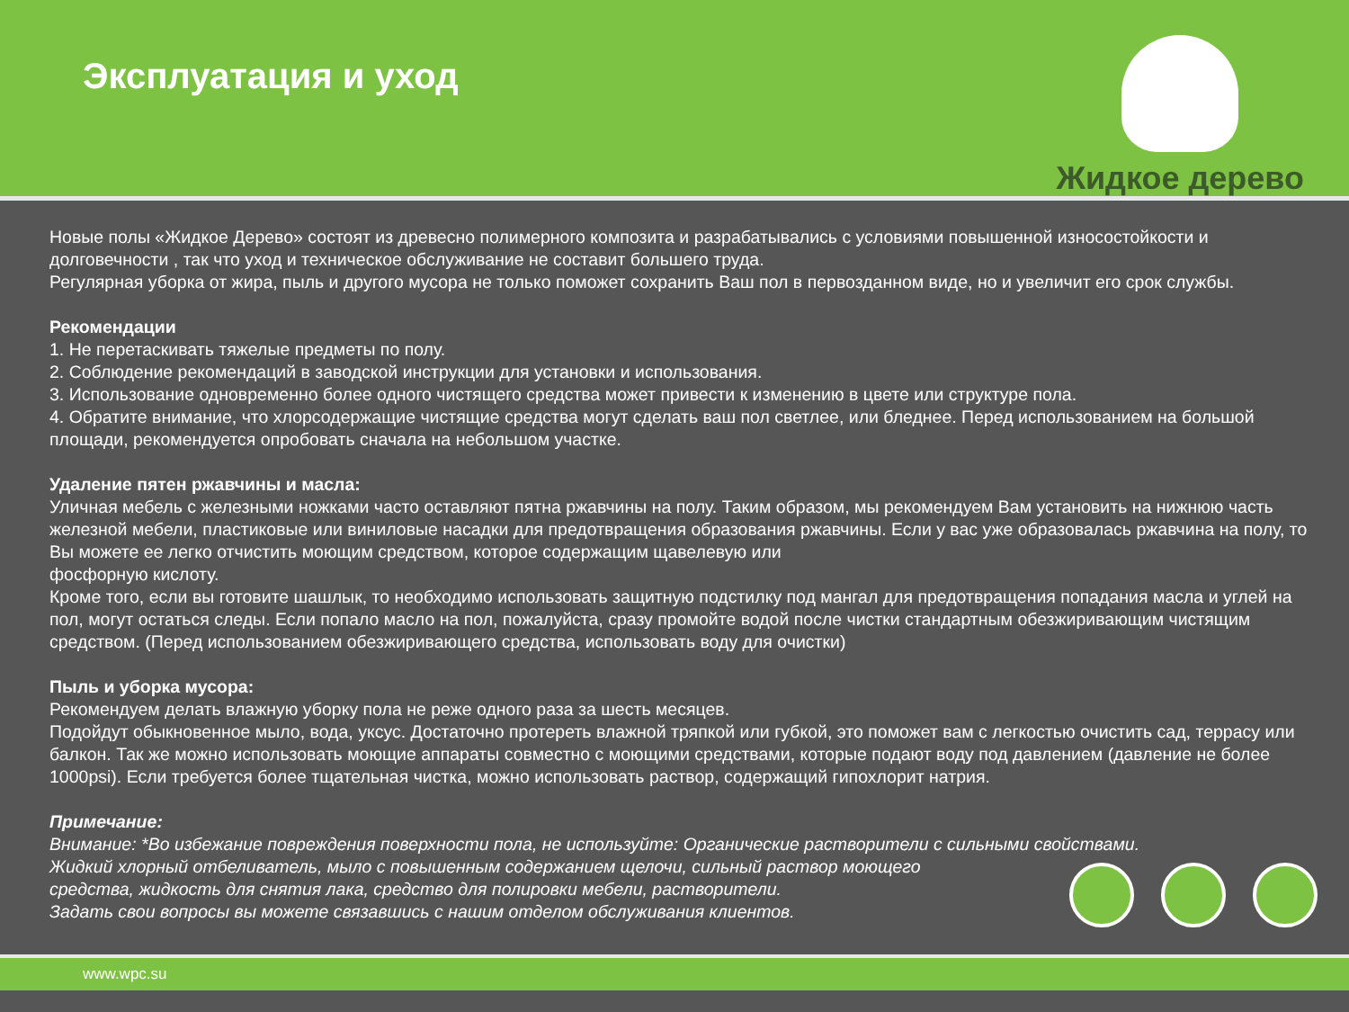Эксплуатация и уход
Жидкое дерево
Новые полы «Жидкое Дерево» состоят из древесно полимерного композита и разрабатывались с условиями повышенной износостойкости и долговечности , так что уход и техническое обслуживание не составит большего труда.
Регулярная уборка от жира, пыль и другого мусора не только поможет сохранить Ваш пол в первозданном виде, но и увеличит его срок службы.
Рекомендации
1. Не перетаскивать тяжелые предметы по полу.
2. Соблюдение рекомендаций в заводской инструкции для установки и использования.
3. Использование одновременно более одного чистящего средства может привести к изменению в цвете или структуре пола.
4. Обратите внимание, что хлорсодержащие чистящие средства могут сделать ваш пол светлее, или бледнее. Перед использованием на большой площади, рекомендуется опробовать сначала на небольшом участке.
Удаление пятен ржавчины и масла:
Уличная мебель с железными ножками часто оставляют пятна ржавчины на полу. Таким образом, мы рекомендуем Вам установить на нижнюю часть железной мебели, пластиковые или виниловые насадки для предотвращения образования ржавчины. Если у вас уже образовалась ржавчина на полу, то Вы можете ее легко отчистить моющим средством, которое содержащим щавелевую или
фосфорную кислоту.
Кроме того, если вы готовите шашлык, то необходимо использовать защитную подстилку под мангал для предотвращения попадания масла и углей на пол, могут остаться следы. Если попало масло на пол, пожалуйста, сразу промойте водой после чистки стандартным обезжиривающим чистящим средством. (Перед использованием обезжиривающего средства, использовать воду для очистки)
Пыль и уборка мусора:
Рекомендуем делать влажную уборку пола не реже одного раза за шесть месяцев.
Подойдут обыкновенное мыло, вода, уксус. Достаточно протереть влажной тряпкой или губкой, это поможет вам с легкостью очистить сад, террасу или балкон. Так же можно использовать моющие аппараты совместно с моющими средствами, которые подают воду под давлением (давление не более 1000psi). Если требуется более тщательная чистка, можно использовать раствор, содержащий гипохлорит натрия.
Примечание:
Внимание: *Во избежание повреждения поверхности пола, не используйте: Органические растворители с сильными свойствами.
Жидкий хлорный отбеливатель, мыло с повышенным содержанием щелочи, сильный раствор моющего
средства, жидкость для снятия лака, средство для полировки мебели, растворители.
Задать свои вопросы вы можете связавшись с нашим отделом обслуживания клиентов.
www.wpc.su